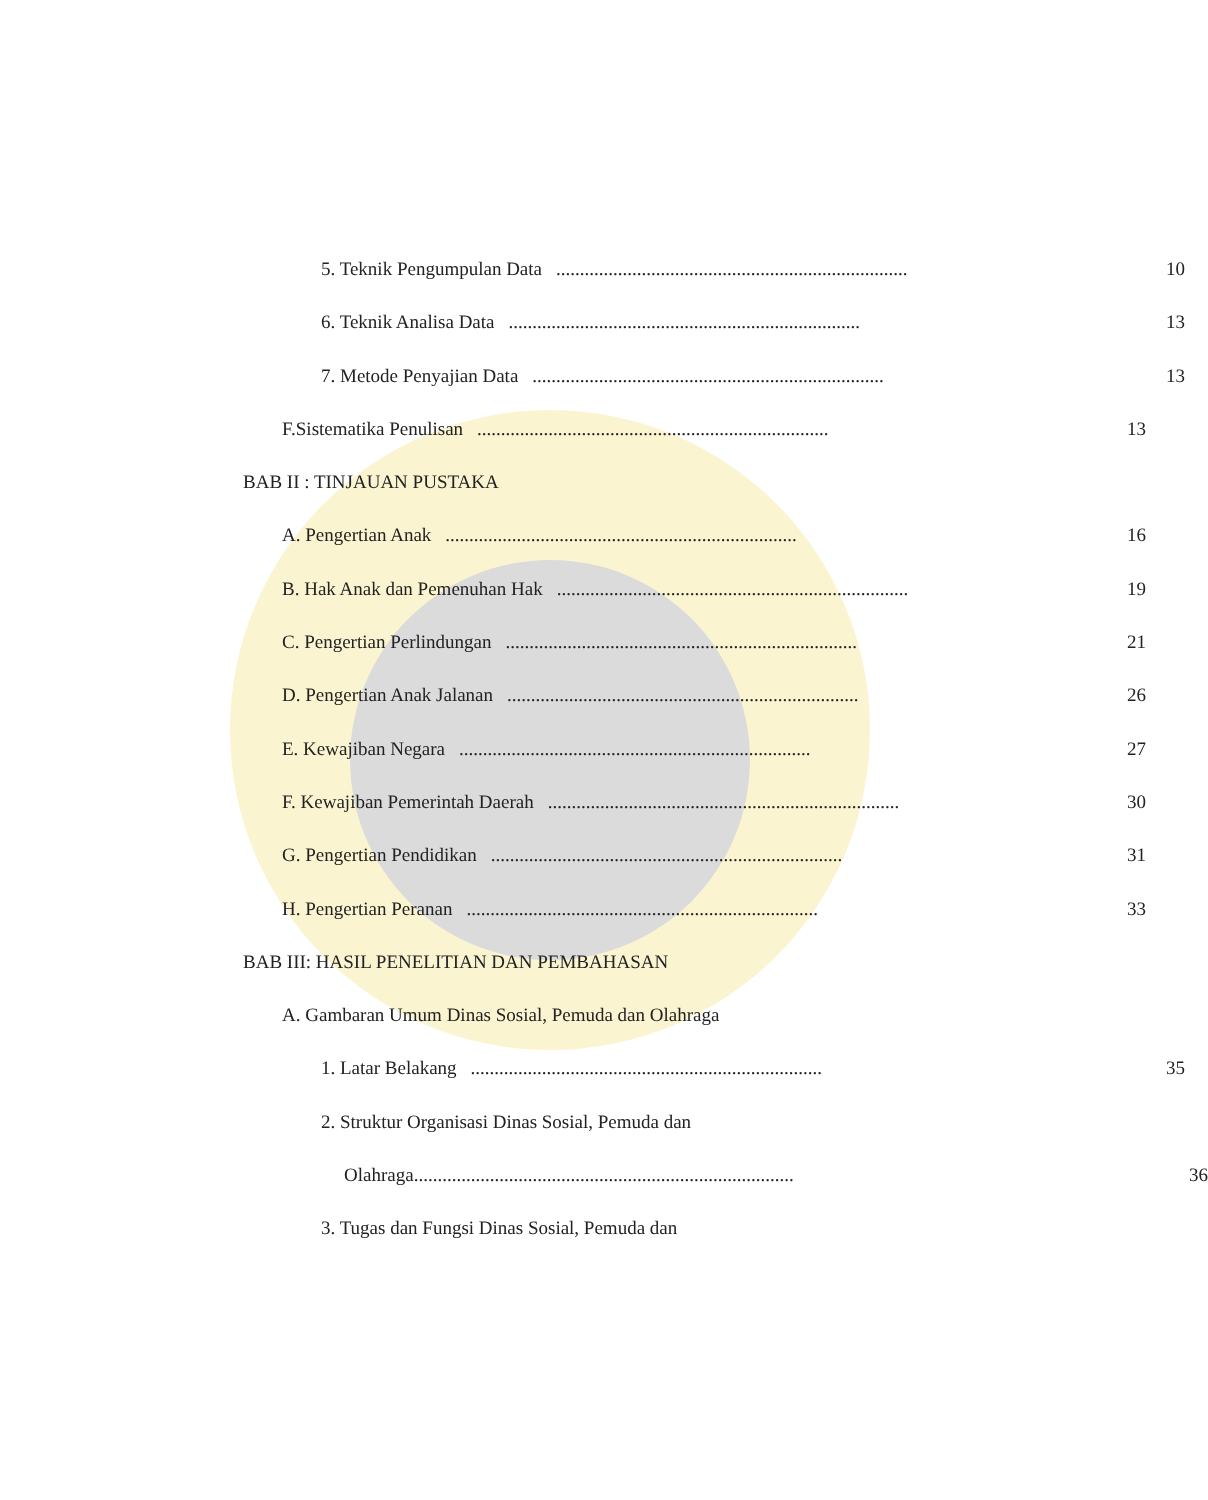5. Teknik Pengumpulan Data.......................................................................... 10
6. Teknik Analisa Data.......................................................................... 13
7. Metode Penyajian Data.......................................................................... 13
F.Sistematika Penulisan.......................................................................... 13
BAB II : TINJAUAN PUSTAKA
A. Pengertian Anak.......................................................................... 16
B. Hak Anak dan Pemenuhan Hak.......................................................................... 19
C. Pengertian Perlindungan.......................................................................... 21
D. Pengertian Anak Jalanan.......................................................................... 26
E. Kewajiban Negara.......................................................................... 27
F. Kewajiban Pemerintah Daerah.......................................................................... 30
G. Pengertian Pendidikan.......................................................................... 31
H. Pengertian Peranan.......................................................................... 33
BAB III: HASIL PENELITIAN DAN PEMBAHASAN
A. Gambaran Umum Dinas Sosial, Pemuda dan Olahraga
1. Latar Belakang.......................................................................... 35
2. Struktur Organisasi Dinas Sosial, Pemuda dan
Olahraga................................................................................ 36
3. Tugas dan Fungsi Dinas Sosial, Pemuda dan